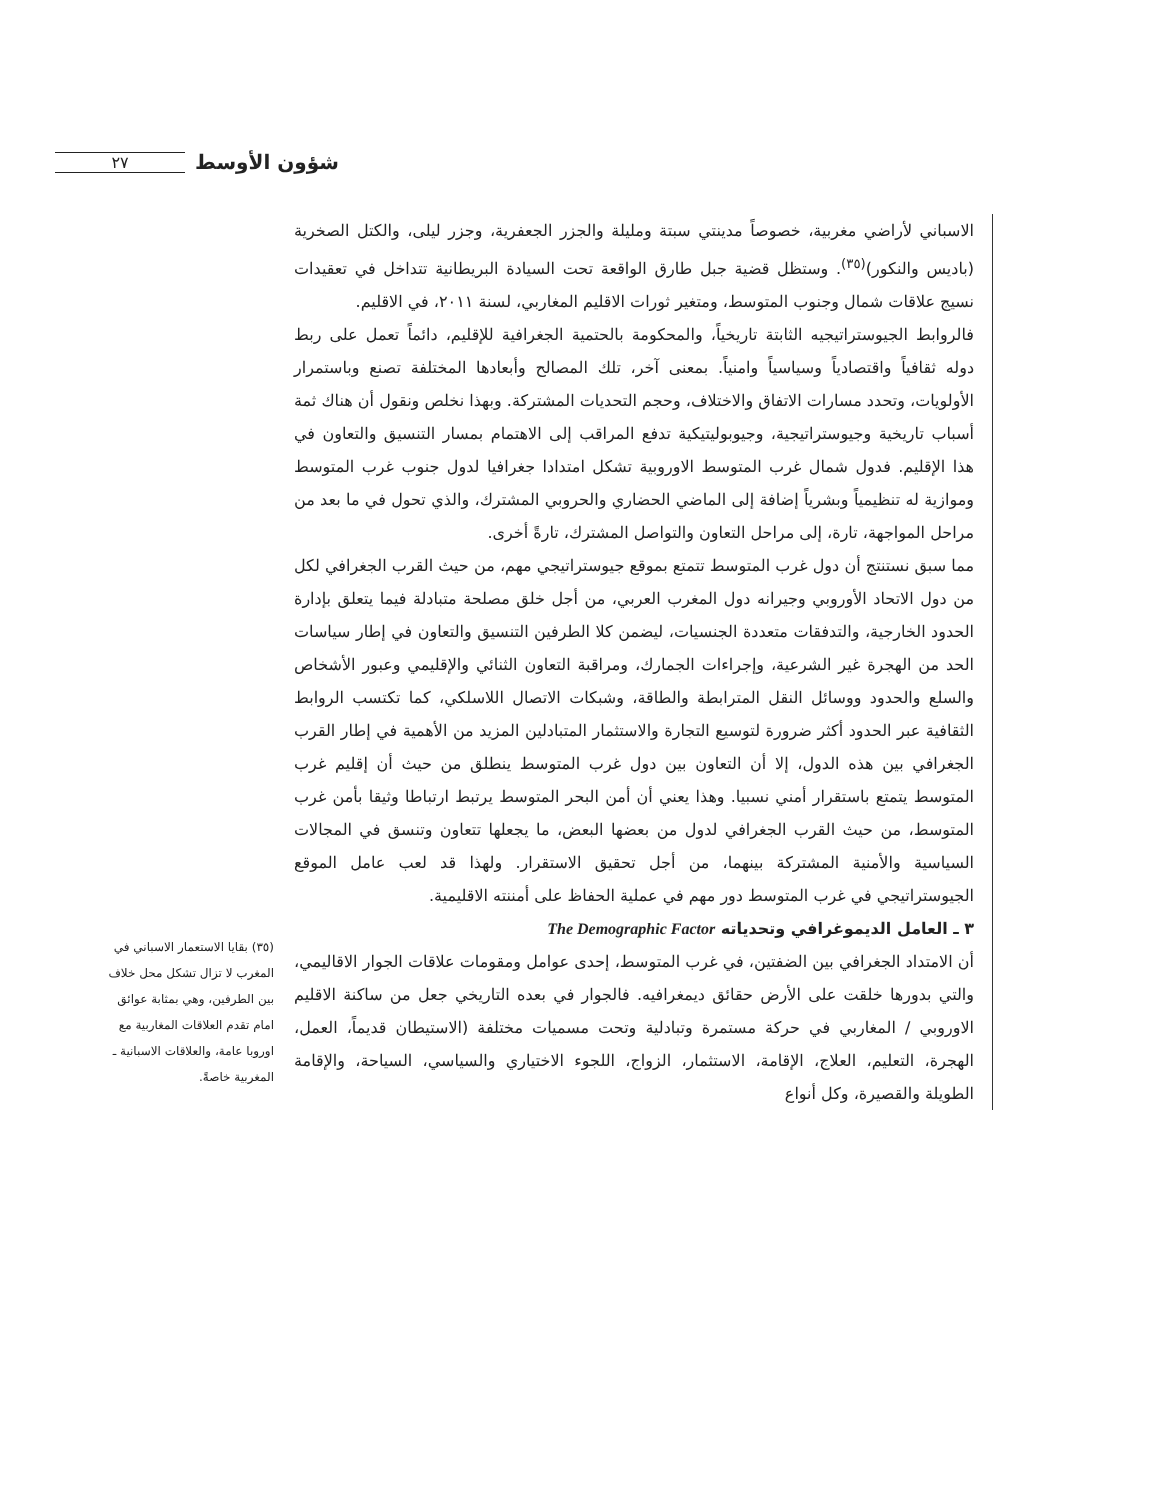٢٧ شؤون الأوسط
الاسباني لأراضي مغربية، خصوصاً مدينتي سبتة ومليلة والجزر الجعفرية، وجزر ليلى، والكتل الصخرية (باديس والنكور)<sup>(٣٥)</sup>. وستظل قضية جبل طارق الواقعة تحت السيادة البريطانية تتداخل في تعقيدات نسيج علاقات شمال وجنوب المتوسط، ومتغير ثورات الاقليم المغاربي، لسنة ٢٠١١، في الاقليم.
فالروابط الجيوستراتيجيه الثابتة تاريخياً، والمحكومة بالحتمية الجغرافية للإقليم، دائماً تعمل على ربط دوله ثقافياً واقتصادياً وسياسياً وامنياً. بمعنى آخر، تلك المصالح وأبعادها المختلفة تصنع وباستمرار الأولويات، وتحدد مسارات الاتفاق والاختلاف، وحجم التحديات المشتركة. وبهذا نخلص ونقول أن هناك ثمة أسباب تاريخية وجيوستراتيجية، وجيوبوليتيكية تدفع المراقب إلى الاهتمام بمسار التنسيق والتعاون في هذا الإقليم. فدول شمال غرب المتوسط الاوروبية تشكل امتدادا جغرافيا لدول جنوب غرب المتوسط وموازية له تنظيمياً وبشرياً إضافة إلى الماضي الحضاري والحروبي المشترك، والذي تحول في ما بعد من مراحل المواجهة، تارة، إلى مراحل التعاون والتواصل المشترك، تارةً أخرى.
مما سبق نستنتج أن دول غرب المتوسط تتمتع بموقع جيوستراتيجي مهم، من حيث القرب الجغرافي لكل من دول الاتحاد الأوروبي وجيرانه دول المغرب العربي، من أجل خلق مصلحة متبادلة فيما يتعلق بإدارة الحدود الخارجية، والتدفقات متعددة الجنسيات، ليضمن كلا الطرفين التنسيق والتعاون في إطار سياسات الحد من الهجرة غير الشرعية، وإجراءات الجمارك، ومراقبة التعاون الثنائي والإقليمي وعبور الأشخاص والسلع والحدود ووسائل النقل المترابطة والطاقة، وشبكات الاتصال اللاسلكي، كما تكتسب الروابط الثقافية عبر الحدود أكثر ضرورة لتوسيع التجارة والاستثمار المتبادلين المزيد من الأهمية في إطار القرب الجغرافي بين هذه الدول، إلا أن التعاون بين دول غرب المتوسط ينطلق من حيث أن إقليم غرب المتوسط يتمتع باستقرار أمني نسبيا. وهذا يعني أن أمن البحر المتوسط يرتبط ارتباطا وثيقا بأمن غرب المتوسط، من حيث القرب الجغرافي لدول من بعضها البعض، ما يجعلها تتعاون وتنسق في المجالات السياسية والأمنية المشتركة بينهما، من أجل تحقيق الاستقرار. ولهذا قد لعب عامل الموقع الجيوستراتيجي في غرب المتوسط دور مهم في عملية الحفاظ على أمننته الاقليمية.
٣ ـ العامل الديموغرافي وتحدياته The Demographic Factor
أن الامتداد الجغرافي بين الضفتين، في غرب المتوسط، إحدى عوامل ومقومات علاقات الجوار الاقاليمي، والتي بدورها خلقت على الأرض حقائق ديمغرافيه. فالجوار في بعده التاريخي جعل من ساكنة الاقليم الاوروبي / المغاربي في حركة مستمرة وتبادلية وتحت مسميات مختلفة (الاستيطان قديماً، العمل، الهجرة، التعليم، العلاج، الإقامة، الاستثمار، الزواج، اللجوء الاختياري والسياسي، السياحة، والإقامة الطويلة والقصيرة، وكل أنواع
(٣٥) بقايا الاستعمار الاسباني في المغرب لا تزال تشكل محل خلاف بين الطرفين، وهي بمثابة عوائق امام تقدم العلاقات المغاربية مع اوروبا عامة، والعلاقات الاسبانية ـ المغربية خاصةً.